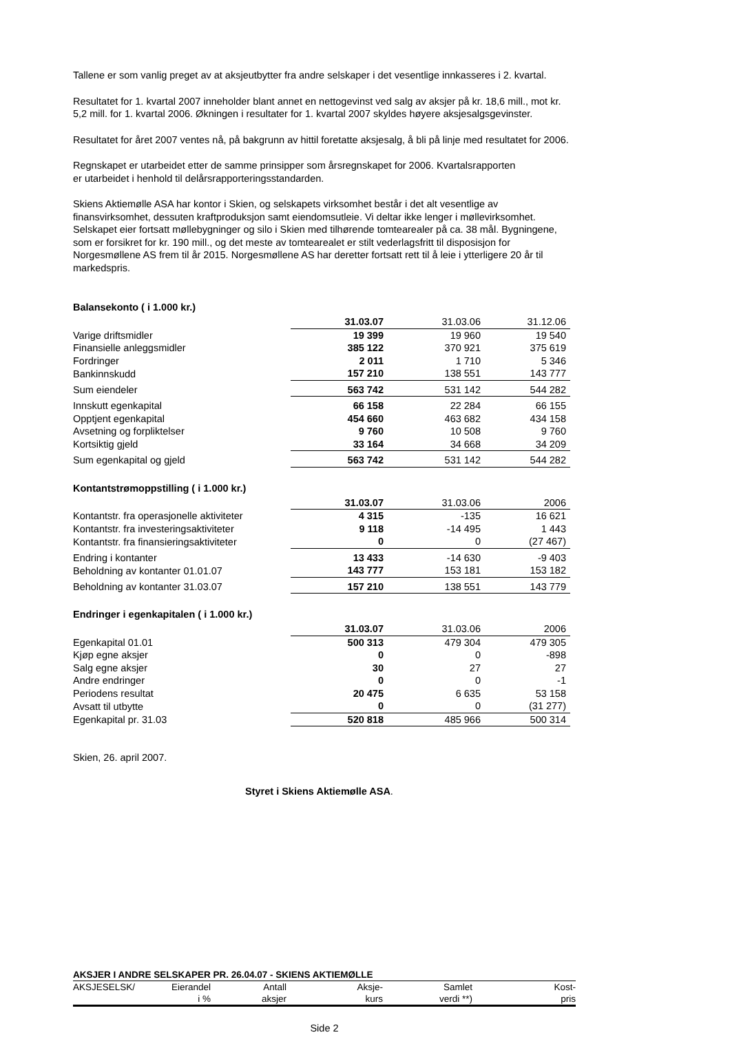Tallene er som vanlig preget av at aksjeutbytter fra andre selskaper i det vesentlige innkasseres i 2. kvartal.
Resultatet for 1. kvartal 2007 inneholder blant annet en nettogevinst ved salg av aksjer på kr. 18,6 mill., mot kr. 5,2 mill. for 1. kvartal 2006. Økningen i resultater for 1. kvartal 2007 skyldes høyere aksjesalgsgevinster.
Resultatet for året 2007 ventes nå, på bakgrunn av hittil foretatte aksjesalg, å bli på linje med resultatet for 2006.
Regnskapet er utarbeidet etter de samme prinsipper som årsregnskapet for 2006. Kvartalsrapporten
er utarbeidet i henhold til delårsrapporteringsstandarden.
Skiens Aktiemølle ASA har kontor i Skien, og selskapets virksomhet består i det alt vesentlige av finansvirksomhet, dessuten kraftproduksjon samt eiendomsutleie. Vi deltar ikke lenger i møllevirksomhet. Selskapet eier fortsatt møllebygninger og silo i Skien med tilhørende tomtearealer på ca. 38 mål. Bygningene, som er forsikret for kr. 190 mill., og det meste av tomtearealet er stilt vederlagsfritt til disposisjon for Norgesmøllene AS frem til år 2015. Norgesmøllene AS har deretter fortsatt rett til å leie i ytterligere 20 år til markedspris.
Balansekonto ( i 1.000 kr.)
| | 31.03.07 | 31.03.06 | 31.12.06 |
| Varige driftsmidler | 19 399 | 19 960 | 19 540 |
| Finansielle anleggsmidler | 385 122 | 370 921 | 375 619 |
| Fordringer | 2 011 | 1 710 | 5 346 |
| Bankinnskudd | 157 210 | 138 551 | 143 777 |
| Sum eiendeler | 563 742 | 531 142 | 544 282 |
| Innskutt egenkapital | 66 158 | 22 284 | 66 155 |
| Opptjent egenkapital | 454 660 | 463 682 | 434 158 |
| Avsetning og forpliktelser | 9 760 | 10 508 | 9 760 |
| Kortsiktig gjeld | 33 164 | 34 668 | 34 209 |
| Sum egenkapital og gjeld | 563 742 | 531 142 | 544 282 |
Kontantstrømoppstilling ( i 1.000 kr.)
| | 31.03.07 | 31.03.06 | 2006 |
| Kontantstr. fra operasjonelle aktiviteter | 4 315 | -135 | 16 621 |
| Kontantstr. fra investeringsaktiviteter | 9 118 | -14 495 | 1 443 |
| Kontantstr. fra finansieringsaktiviteter | 0 | 0 | (27 467) |
| Endring i kontanter | 13 433 | -14 630 | -9 403 |
| Beholdning av kontanter 01.01.07 | 143 777 | 153 181 | 153 182 |
| Beholdning av kontanter 31.03.07 | 157 210 | 138 551 | 143 779 |
Endringer i egenkapitalen ( i 1.000 kr.)
| | 31.03.07 | 31.03.06 | 2006 |
| Egenkapital 01.01 | 500 313 | 479 304 | 479 305 |
| Kjøp egne aksjer | 0 | 0 | -898 |
| Salg egne aksjer | 30 | 27 | 27 |
| Andre endringer | 0 | 0 | -1 |
| Periodens resultat | 20 475 | 6 635 | 53 158 |
| Avsatt til utbytte | 0 | 0 | (31 277) |
| Egenkapital pr. 31.03 | 520 818 | 485 966 | 500 314 |
Skien, 26. april 2007.
Styret i Skiens Aktiemølle ASA.
| AKSJER I ANDRE SELSKAPER PR. 26.04.07 - SKIENS AKTIEMØLLE | | | | | |
| AKSJESELSK/ | Eierandel | Antall | Aksje- | Samlet | Kost- |
| | i % | aksjer | kurs | verdi **) | pris |
Side 2